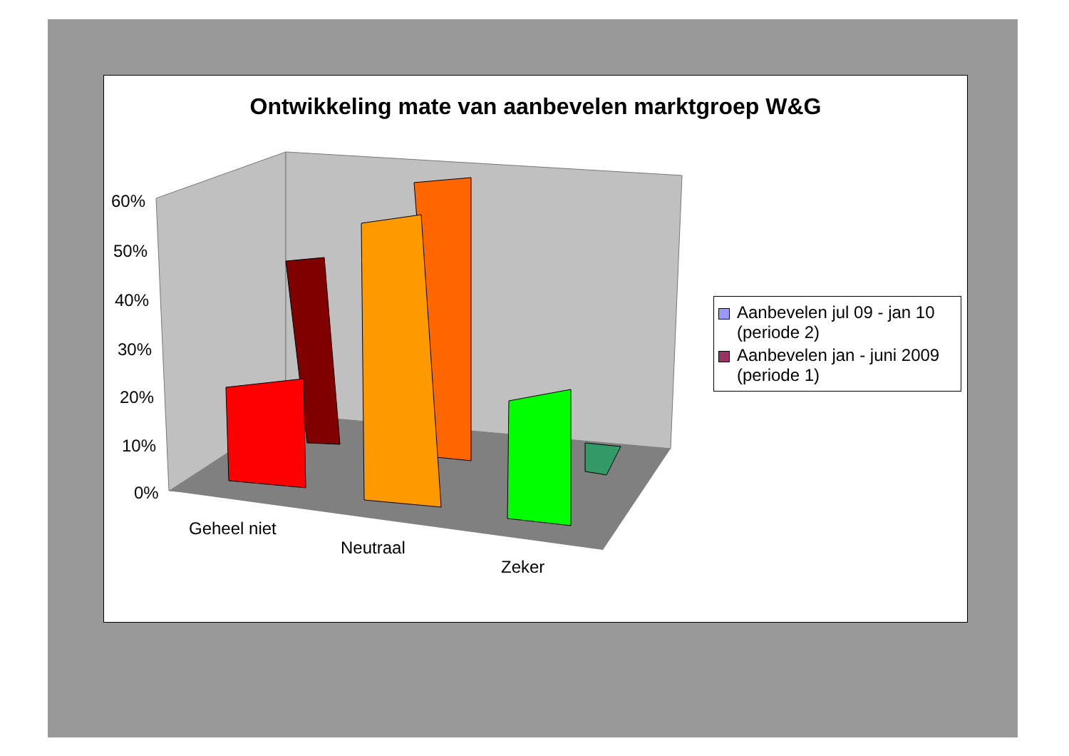Ontwikkeling mate van aanbevelen marktgroep W&G
60%
50%
40%
30%
20%
10%
0%
Geheel niet
Neutraal
Zeker
Aanbevelen jul 09 - jan 10 (periode 2)
Aanbevelen jan - juni 2009 (periode 1)